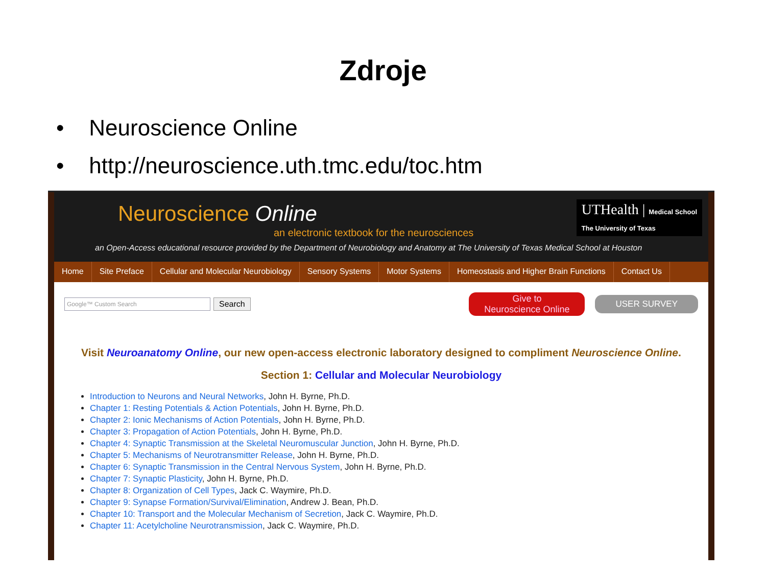Zdroje
• Neuroscience Online
• http://neuroscience.uth.tmc.edu/toc.htm
Neuroscience Online
an electronic textbook for the neurosciences
UTHealth | Medical School
The University of Texas
an Open-Access educational resource provided by the Department of Neurobiology and Anatomy at The University of Texas Medical School at Houston
Home Site Preface Cellular and Molecular Neurobiology Sensory Systems Motor Systems Homeostasis and Higher Brain Functions Contact Us
Google™ Custom Search
Search Give to
Neuroscience Online USER SURVEY
Visit Neuroanatomy Online, our new open-access electronic laboratory designed to compliment Neuroscience Online.
Section 1: Cellular and Molecular Neurobiology
Introduction to Neurons and Neural Networks, John H. Byrne, Ph.D.
Chapter 1: Resting Potentials & Action Potentials, John H. Byrne, Ph.D.
Chapter 2: Ionic Mechanisms of Action Potentials, John H. Byrne, Ph.D.
Chapter 3: Propagation of Action Potentials, John H. Byrne, Ph.D.
Chapter 4: Synaptic Transmission at the Skeletal Neuromuscular Junction, John H. Byrne, Ph.D.
Chapter 5: Mechanisms of Neurotransmitter Release, John H. Byrne, Ph.D.
Chapter 6: Synaptic Transmission in the Central Nervous System, John H. Byrne, Ph.D.
Chapter 7: Synaptic Plasticity, John H. Byrne, Ph.D.
Chapter 8: Organization of Cell Types, Jack C. Waymire, Ph.D.
Chapter 9: Synapse Formation/Survival/Elimination, Andrew J. Bean, Ph.D.
Chapter 10: Transport and the Molecular Mechanism of Secretion, Jack C. Waymire, Ph.D.
Chapter 11: Acetylcholine Neurotransmission, Jack C. Waymire, Ph.D.